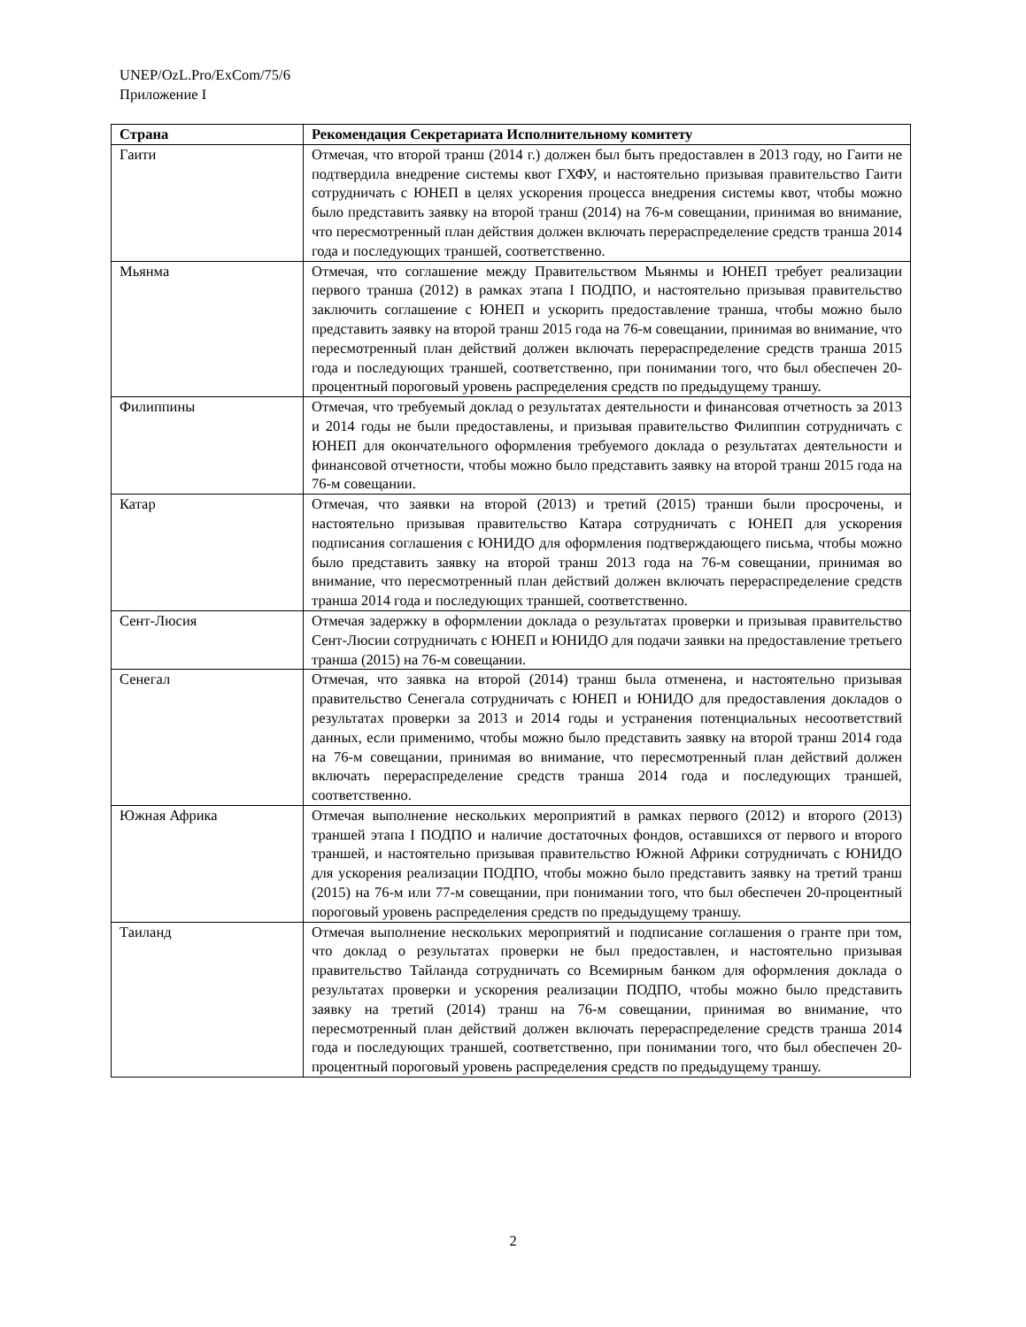UNEP/OzL.Pro/ExCom/75/6
Приложение I
| Страна | Рекомендация Секретариата Исполнительному комитету |
| --- | --- |
| Гаити | Отмечая, что второй транш (2014 г.) должен был быть предоставлен в 2013 году, но Гаити не подтвердила внедрение системы квот ГХФУ, и настоятельно призывая правительство Гаити сотрудничать с ЮНЕП в целях ускорения процесса внедрения системы квот, чтобы можно было представить заявку на второй транш (2014) на 76-м совещании, принимая во внимание, что пересмотренный план действия должен включать перераспределение средств транша 2014 года и последующих траншей, соответственно. |
| Мьянма | Отмечая, что соглашение между Правительством Мьянмы и ЮНЕП требует реализации первого транша (2012) в рамках этапа I ПОДПО, и настоятельно призывая правительство заключить соглашение с ЮНЕП и ускорить предоставление транша, чтобы можно было представить заявку на второй транш 2015 года на 76-м совещании, принимая во внимание, что пересмотренный план действий должен включать перераспределение средств транша 2015 года и последующих траншей, соответственно, при понимании того, что был обеспечен 20-процентный пороговый уровень распределения средств по предыдущему траншу. |
| Филиппины | Отмечая, что требуемый доклад о результатах деятельности и финансовая отчетность за 2013 и 2014 годы не были предоставлены, и призывая правительство Филиппин сотрудничать с ЮНЕП для окончательного оформления требуемого доклада о результатах деятельности и финансовой отчетности, чтобы можно было представить заявку на второй транш 2015 года на 76-м совещании. |
| Катар | Отмечая, что заявки на второй (2013) и третий (2015) транши были просрочены, и настоятельно призывая правительство Катара сотрудничать с ЮНЕП для ускорения подписания соглашения с ЮНИДО для оформления подтверждающего письма, чтобы можно было представить заявку на второй транш 2013 года на 76-м совещании, принимая во внимание, что пересмотренный план действий должен включать перераспределение средств транша 2014 года и последующих траншей, соответственно. |
| Сент-Люсия | Отмечая задержку в оформлении доклада о результатах проверки и призывая правительство Сент-Люсии сотрудничать с ЮНЕП и ЮНИДО для подачи заявки на предоставление третьего транша (2015) на 76-м совещании. |
| Сенегал | Отмечая, что заявка на второй (2014) транш была отменена, и настоятельно призывая правительство Сенегала сотрудничать с ЮНЕП и ЮНИДО для предоставления докладов о результатах проверки за 2013 и 2014 годы и устранения потенциальных несоответствий данных, если применимо, чтобы можно было представить заявку на второй транш 2014 года на 76-м совещании, принимая во внимание, что пересмотренный план действий должен включать перераспределение средств транша 2014 года и последующих траншей, соответственно. |
| Южная Африка | Отмечая выполнение нескольких мероприятий в рамках первого (2012) и второго (2013) траншей этапа I ПОДПО и наличие достаточных фондов, оставшихся от первого и второго траншей, и настоятельно призывая правительство Южной Африки сотрудничать с ЮНИДО для ускорения реализации ПОДПО, чтобы можно было представить заявку на третий транш (2015) на 76-м или 77-м совещании, при понимании того, что был обеспечен 20-процентный пороговый уровень распределения средств по предыдущему траншу. |
| Таиланд | Отмечая выполнение нескольких мероприятий и подписание соглашения о гранте при том, что доклад о результатах проверки не был предоставлен, и настоятельно призывая правительство Тайланда сотрудничать со Всемирным банком для оформления доклада о результатах проверки и ускорения реализации ПОДПО, чтобы можно было представить заявку на третий (2014) транш на 76-м совещании, принимая во внимание, что пересмотренный план действий должен включать перераспределение средств транша 2014 года и последующих траншей, соответственно, при понимании того, что был обеспечен 20-процентный пороговый уровень распределения средств по предыдущему траншу. |
2